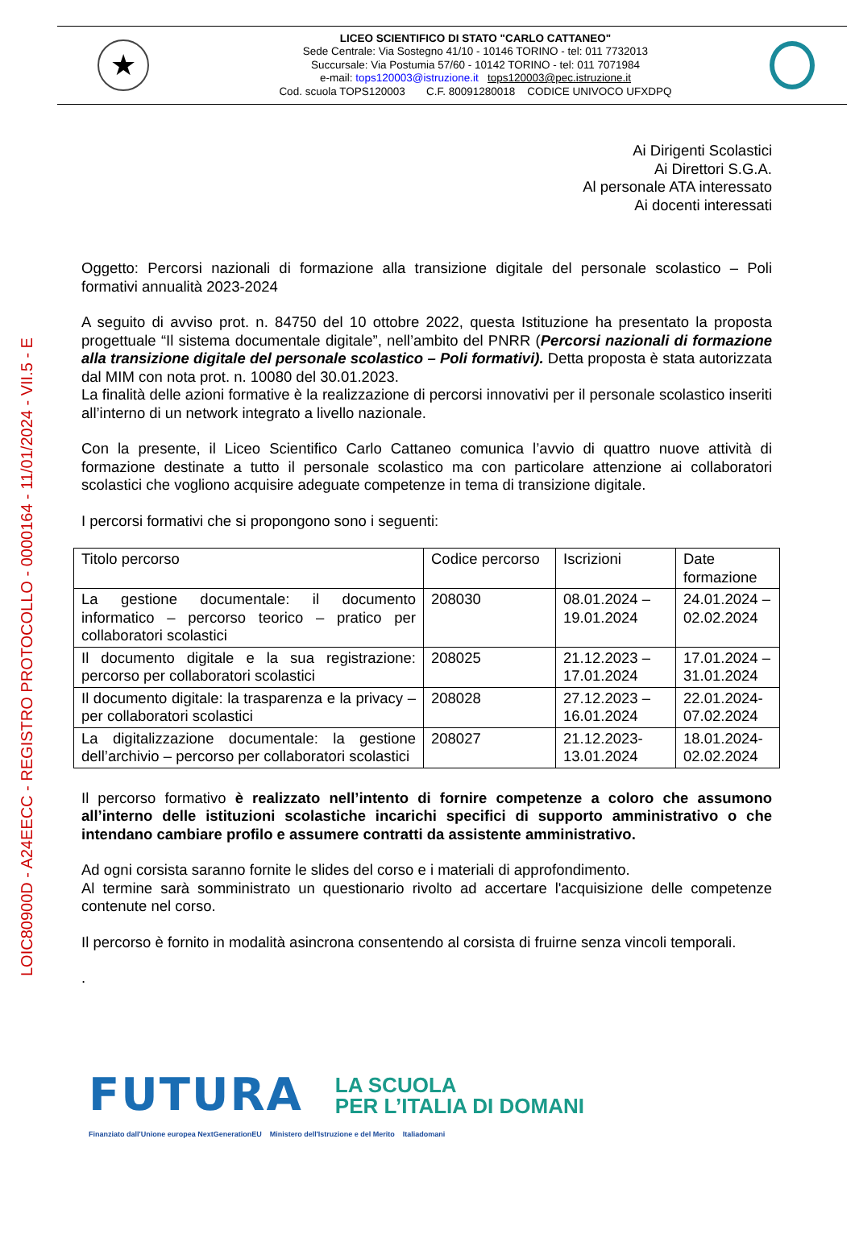LOIC80900D - A24EECC - REGISTRO PROTOCOLLO - 0000164 - 11/01/2024 - VII.5 - E
★
LICEO SCIENTIFICO DI STATO "CARLO CATTANEO"
Sede Centrale: Via Sostegno 41/10 - 10146 TORINO - tel: 011 7732013
Succursale: Via Postumia 57/60 - 10142 TORINO - tel: 011 7071984
e-mail: tops120003@istruzione.it tops120003@pec.istruzione.it
Cod. scuola TOPS120003 C.F. 80091280018 CODICE UNIVOCO UFXDPQ
Ai Dirigenti Scolastici
Ai Direttori S.G.A.
Al personale ATA interessato
Ai docenti interessati
Oggetto: Percorsi nazionali di formazione alla transizione digitale del personale scolastico – Poli formativi annualità 2023-2024
A seguito di avviso prot. n. 84750 del 10 ottobre 2022, questa Istituzione ha presentato la proposta progettuale “Il sistema documentale digitale”, nell’ambito del PNRR (Percorsi nazionali di formazione alla transizione digitale del personale scolastico – Poli formativi). Detta proposta è stata autorizzata dal MIM con nota prot. n. 10080 del 30.01.2023.
La finalità delle azioni formative è la realizzazione di percorsi innovativi per il personale scolastico inseriti all’interno di un network integrato a livello nazionale.
Con la presente, il Liceo Scientifico Carlo Cattaneo comunica l’avvio di quattro nuove attività di formazione destinate a tutto il personale scolastico ma con particolare attenzione ai collaboratori scolastici che vogliono acquisire adeguate competenze in tema di transizione digitale.
I percorsi formativi che si propongono sono i seguenti:
| Titolo percorso | Codice percorso | Iscrizioni | Date formazione |
| La gestione documentale: il documento informatico – percorso teorico – pratico per collaboratori scolastici | 208030 | 08.01.2024 – 19.01.2024 | 24.01.2024 – 02.02.2024 |
| Il documento digitale e la sua registrazione: percorso per collaboratori scolastici | 208025 | 21.12.2023 – 17.01.2024 | 17.01.2024 – 31.01.2024 |
| Il documento digitale: la trasparenza e la privacy – per collaboratori scolastici | 208028 | 27.12.2023 – 16.01.2024 | 22.01.2024- 07.02.2024 |
| La digitalizzazione documentale: la gestione dell’archivio – percorso per collaboratori scolastici | 208027 | 21.12.2023- 13.01.2024 | 18.01.2024- 02.02.2024 |
Il percorso formativo è realizzato nell’intento di fornire competenze a coloro che assumono all’interno delle istituzioni scolastiche incarichi specifici di supporto amministrativo o che intendano cambiare profilo e assumere contratti da assistente amministrativo.
Ad ogni corsista saranno fornite le slides del corso e i materiali di approfondimento.
Al termine sarà somministrato un questionario rivolto ad accertare l'acquisizione delle competenze contenute nel corso.
Il percorso è fornito in modalità asincrona consentendo al corsista di fruirne senza vincoli temporali.
.
FUTURA LA SCUOLA
PER L’ITALIA DI DOMANI
Finanziato dall'Unione europea NextGenerationEU Ministero dell'Istruzione e del Merito Italiadomani